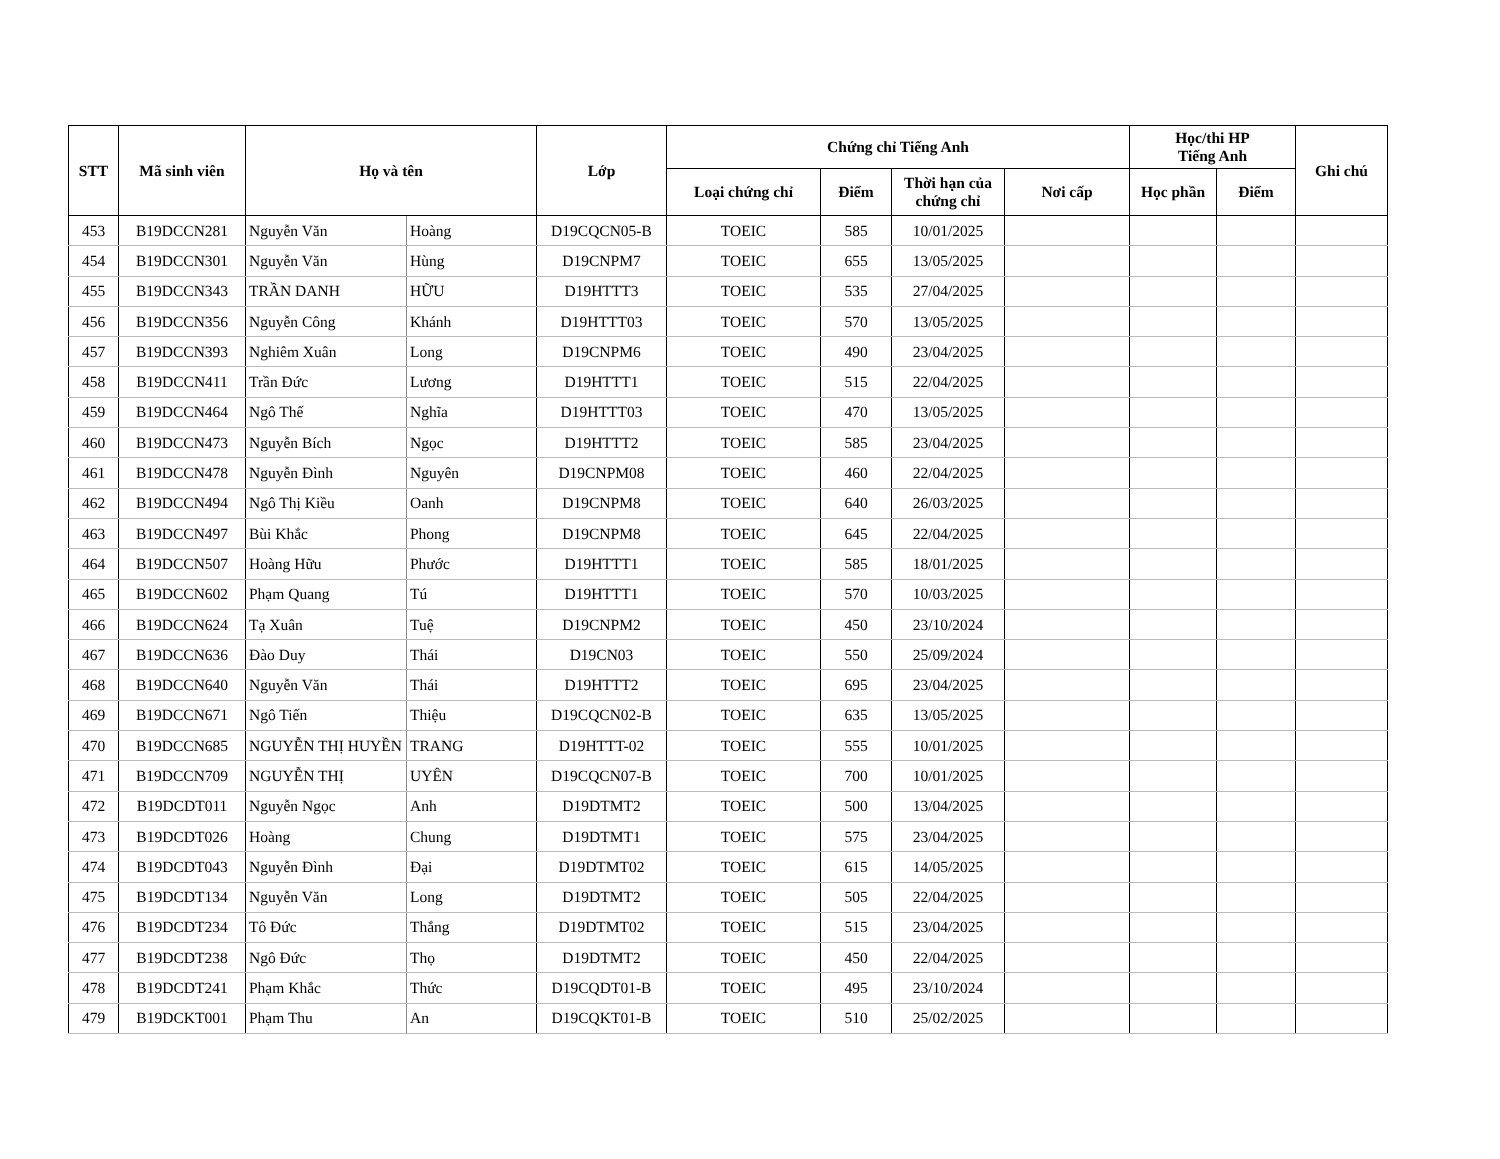| STT | Mã sinh viên | Họ và tên | | Lớp | Chứng chỉ Tiếng Anh | | | | Học/thi HP Tiếng Anh | | Ghi chú |
| --- | --- | --- | --- | --- | --- | --- | --- | --- | --- | --- | --- |
| | | | | | Loại chứng chỉ | Điểm | Thời hạn của chứng chỉ | Nơi cấp | Học phần | Điểm | |
| 453 | B19DCCN281 | Nguyễn Văn | Hoàng | D19CQCN05-B | TOEIC | 585 | 10/01/2025 | | | | |
| 454 | B19DCCN301 | Nguyễn Văn | Hùng | D19CNPM7 | TOEIC | 655 | 13/05/2025 | | | | |
| 455 | B19DCCN343 | TRẦN DANH | HỮU | D19HTTT3 | TOEIC | 535 | 27/04/2025 | | | | |
| 456 | B19DCCN356 | Nguyễn Công | Khánh | D19HTTT03 | TOEIC | 570 | 13/05/2025 | | | | |
| 457 | B19DCCN393 | Nghiêm Xuân | Long | D19CNPM6 | TOEIC | 490 | 23/04/2025 | | | | |
| 458 | B19DCCN411 | Trần Đức | Lương | D19HTTT1 | TOEIC | 515 | 22/04/2025 | | | | |
| 459 | B19DCCN464 | Ngô Thế | Nghĩa | D19HTTT03 | TOEIC | 470 | 13/05/2025 | | | | |
| 460 | B19DCCN473 | Nguyễn Bích | Ngọc | D19HTTT2 | TOEIC | 585 | 23/04/2025 | | | | |
| 461 | B19DCCN478 | Nguyễn Đình | Nguyên | D19CNPM08 | TOEIC | 460 | 22/04/2025 | | | | |
| 462 | B19DCCN494 | Ngô Thị Kiều | Oanh | D19CNPM8 | TOEIC | 640 | 26/03/2025 | | | | |
| 463 | B19DCCN497 | Bùi Khắc | Phong | D19CNPM8 | TOEIC | 645 | 22/04/2025 | | | | |
| 464 | B19DCCN507 | Hoàng Hữu | Phước | D19HTTT1 | TOEIC | 585 | 18/01/2025 | | | | |
| 465 | B19DCCN602 | Phạm Quang | Tú | D19HTTT1 | TOEIC | 570 | 10/03/2025 | | | | |
| 466 | B19DCCN624 | Tạ Xuân | Tuệ | D19CNPM2 | TOEIC | 450 | 23/10/2024 | | | | |
| 467 | B19DCCN636 | Đào Duy | Thái | D19CN03 | TOEIC | 550 | 25/09/2024 | | | | |
| 468 | B19DCCN640 | Nguyễn Văn | Thái | D19HTTT2 | TOEIC | 695 | 23/04/2025 | | | | |
| 469 | B19DCCN671 | Ngô Tiến | Thiệu | D19CQCN02-B | TOEIC | 635 | 13/05/2025 | | | | |
| 470 | B19DCCN685 | NGUYỄN THỊ HUYỀN | TRANG | D19HTTT-02 | TOEIC | 555 | 10/01/2025 | | | | |
| 471 | B19DCCN709 | NGUYỄN THỊ | UYÊN | D19CQCN07-B | TOEIC | 700 | 10/01/2025 | | | | |
| 472 | B19DCDT011 | Nguyễn Ngọc | Anh | D19DTMT2 | TOEIC | 500 | 13/04/2025 | | | | |
| 473 | B19DCDT026 | Hoàng | Chung | D19DTMT1 | TOEIC | 575 | 23/04/2025 | | | | |
| 474 | B19DCDT043 | Nguyễn Đình | Đại | D19DTMT02 | TOEIC | 615 | 14/05/2025 | | | | |
| 475 | B19DCDT134 | Nguyễn Văn | Long | D19DTMT2 | TOEIC | 505 | 22/04/2025 | | | | |
| 476 | B19DCDT234 | Tô Đức | Thắng | D19DTMT02 | TOEIC | 515 | 23/04/2025 | | | | |
| 477 | B19DCDT238 | Ngô Đức | Thọ | D19DTMT2 | TOEIC | 450 | 22/04/2025 | | | | |
| 478 | B19DCDT241 | Phạm Khắc | Thức | D19CQDT01-B | TOEIC | 495 | 23/10/2024 | | | | |
| 479 | B19DCKT001 | Phạm Thu | An | D19CQKT01-B | TOEIC | 510 | 25/02/2025 | | | | |